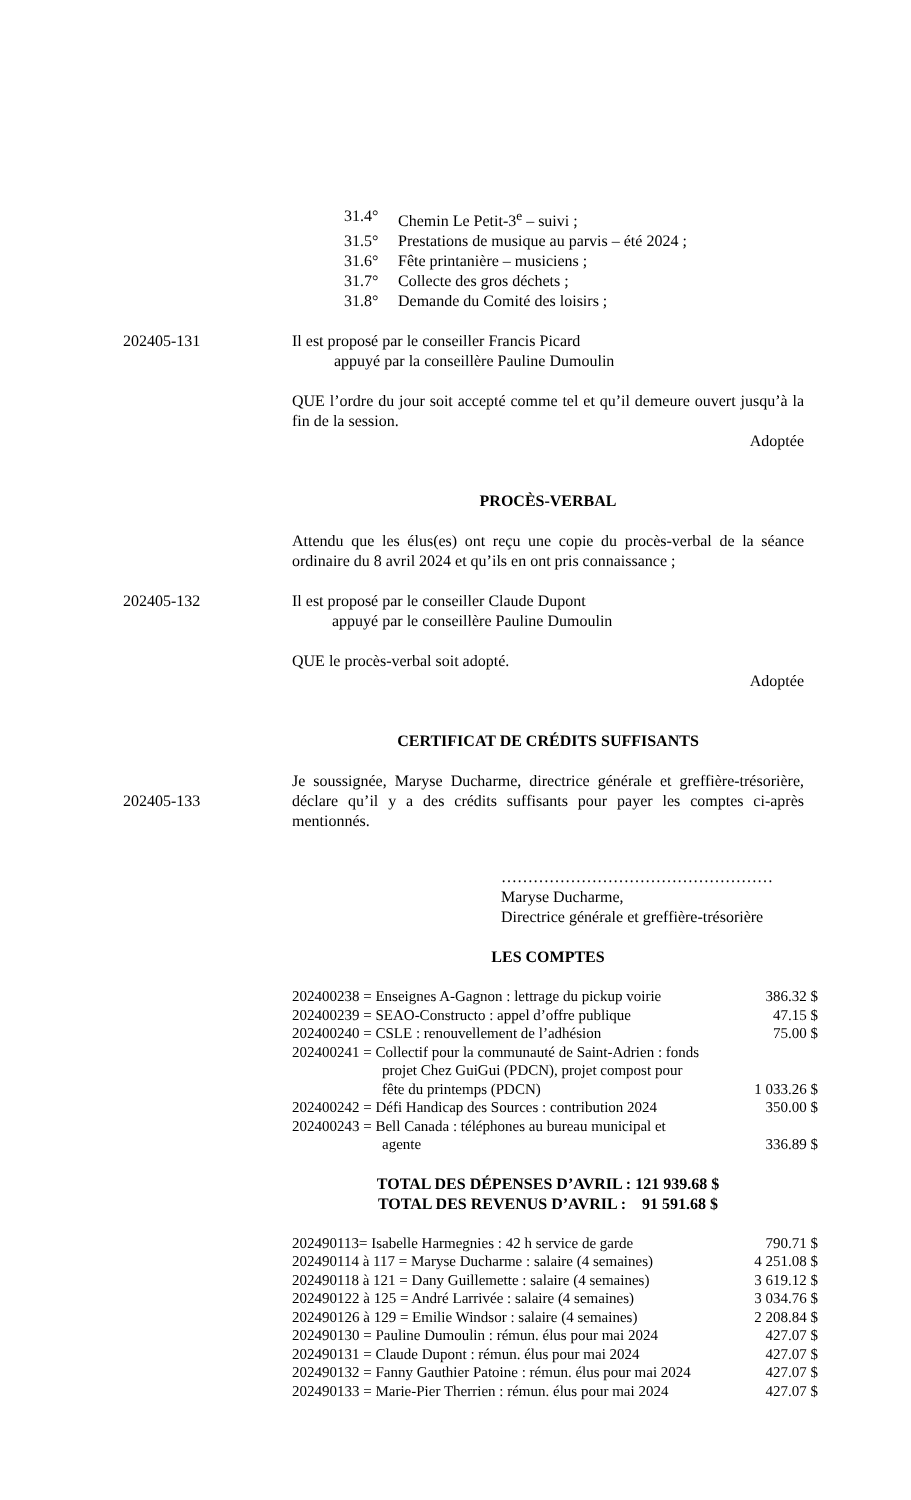31.4° Chemin Le Petit-3<sup>e</sup> – suivi ;
31.5° Prestations de musique au parvis – été 2024 ;
31.6° Fête printanière – musiciens ;
31.7° Collecte des gros déchets ;
31.8° Demande du Comité des loisirs ;
202405-131 Il est proposé par le conseiller Francis Picard
appuyé par la conseillère Pauline Dumoulin
QUE l’ordre du jour soit accepté comme tel et qu’il demeure ouvert jusqu’à la fin de la session.
Adoptée
PROCÈS-VERBAL
Attendu que les élus(es) ont reçu une copie du procès-verbal de la séance ordinaire du 8 avril 2024 et qu’ils en ont pris connaissance ;
202405-132 Il est proposé par le conseiller Claude Dupont
appuyé par le conseillère Pauline Dumoulin
QUE le procès-verbal soit adopté.
Adoptée
CERTIFICAT DE CRÉDITS SUFFISANTS
202405-133 Je soussignée, Maryse Ducharme, directrice générale et greffière-trésorière, déclare qu’il y a des crédits suffisants pour payer les comptes ci-après mentionnés.
……………………………………………
Maryse Ducharme,
Directrice générale et greffière-trésorière
LES COMPTES
| 202400238 = Enseignes A-Gagnon : lettrage du pickup voirie | 386.32 $ |
| 202400239 = SEAO-Constructo : appel d’offre publique | 47.15 $ |
| 202400240 = CSLE : renouvellement de l’adhésion | 75.00 $ |
| 202400241 = Collectif pour la communauté de Saint-Adrien : fonds projet Chez GuiGui (PDCN), projet compost pour fête du printemps (PDCN) | 1 033.26 $ |
| 202400242 = Défi Handicap des Sources : contribution 2024 | 350.00 $ |
| 202400243 = Bell Canada : téléphones au bureau municipal et agente | 336.89 $ |
TOTAL DES DÉPENSES D’AVRIL : 121 939.68 $
TOTAL DES REVENUS D’AVRIL : 91 591.68 $
| 202490113= Isabelle Harmegnies : 42 h service de garde | 790.71 $ |
| 202490114 à 117 = Maryse Ducharme : salaire (4 semaines) | 4 251.08 $ |
| 202490118 à 121 = Dany Guillemette : salaire (4 semaines) | 3 619.12 $ |
| 202490122 à 125 = André Larrivée : salaire (4 semaines) | 3 034.76 $ |
| 202490126 à 129 = Emilie Windsor : salaire (4 semaines) | 2 208.84 $ |
| 202490130 = Pauline Dumoulin : rémun. élus pour mai 2024 | 427.07 $ |
| 202490131 = Claude Dupont : rémun. élus pour mai 2024 | 427.07 $ |
| 202490132 = Fanny Gauthier Patoine : rémun. élus pour mai 2024 | 427.07 $ |
| 202490133 = Marie-Pier Therrien : rémun. élus pour mai 2024 | 427.07 $ |